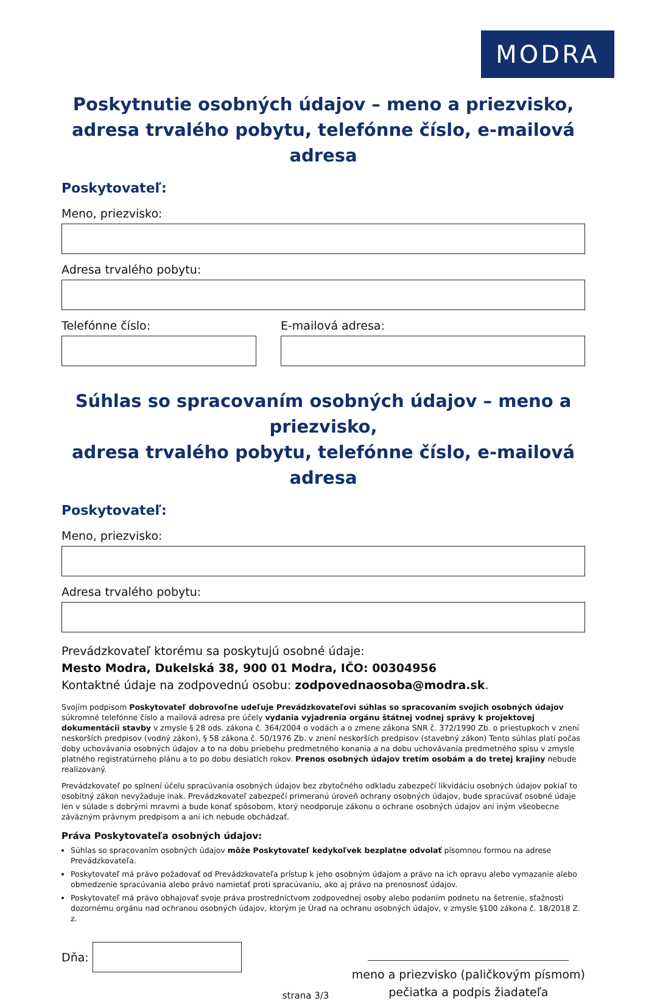MODRA
Poskytnutie osobných údajov – meno a priezvisko,
adresa trvalého pobytu, telefónne číslo, e-mailová adresa
Poskytovateľ:
Meno, priezvisko:
Adresa trvalého pobytu:
Telefónne číslo: E-mailová adresa:
Súhlas so spracovaním osobných údajov – meno a priezvisko,
adresa trvalého pobytu, telefónne číslo, e-mailová adresa
Poskytovateľ:
Meno, priezvisko:
Adresa trvalého pobytu:
Prevádzkovateľ ktorému sa poskytujú osobné údaje:
Mesto Modra, Dukelská 38, 900 01 Modra, IČO: 00304956
Kontaktné údaje na zodpovednú osobu: zodpovednaosoba@modra.sk.
Svojím podpisom Poskytovateľ dobrovoľne udeľuje Prevádzkovateľovi súhlas so spracovaním svojich osobných údajov súkromné telefónne číslo a mailová adresa pre účely vydania vyjadrenia orgánu štátnej vodnej správy k projektovej dokumentácii stavby v zmysle § 28 ods. zákona č. 364/2004 o vodách a o zmene zákona SNR č. 372/1990 Zb. o priestupkoch v znení neskorších predpisov (vodný zákon), § 58 zákona č. 50/1976 Zb. v znení neskorších predpisov (stavebný zákon) Tento súhlas platí počas doby uchovávania osobných údajov a to na dobu priebehu predmetného konania a na dobu uchovávania predmetného spisu v zmysle platného registratúrneho plánu a to po dobu desiatich rokov. Prenos osobných údajov tretím osobám a do tretej krajiny nebude realizovaný.
Prevádzkovateľ po splnení účelu spracúvania osobných údajov bez zbytočného odkladu zabezpečí likvidáciu osobných údajov pokiaľ to osobitný zákon nevyžaduje inak. Prevádzkovateľ zabezpečí primeranú úroveň ochrany osobných údajov, bude spracúvať osobné údaje len v súlade s dobrými mravmi a bude konať spôsobom, ktorý neodporuje zákonu o ochrane osobných údajov ani iným všeobecne záväzným právnym predpisom a ani ich nebude obchádzať.
Práva Poskytovateľa osobných údajov:
Súhlas so spracovaním osobných údajov môže Poskytovateľ kedykoľvek bezplatne odvolať písomnou formou na adrese Prevádzkovateľa.
Poskytovateľ má právo požadovať od Prevádzkovateľa prístup k jeho osobným údajom a právo na ich opravu alebo vymazanie alebo obmedzenie spracúvania alebo právo namietať proti spracúvaniu, ako aj právo na prenosnosť údajov.
Poskytovateľ má právo obhajovať svoje práva prostredníctvom zodpovednej osoby alebo podaním podnetu na šetrenie, sťažnosti dozornému orgánu nad ochranou osobných údajov, ktorým je Úrad na ochranu osobných údajov, v zmysle §100 zákona č. 18/2018 Z. z.
Dňa:
strana 3/3
meno a priezvisko (paličkovým písmom)
pečiatka a podpis žiadateľa